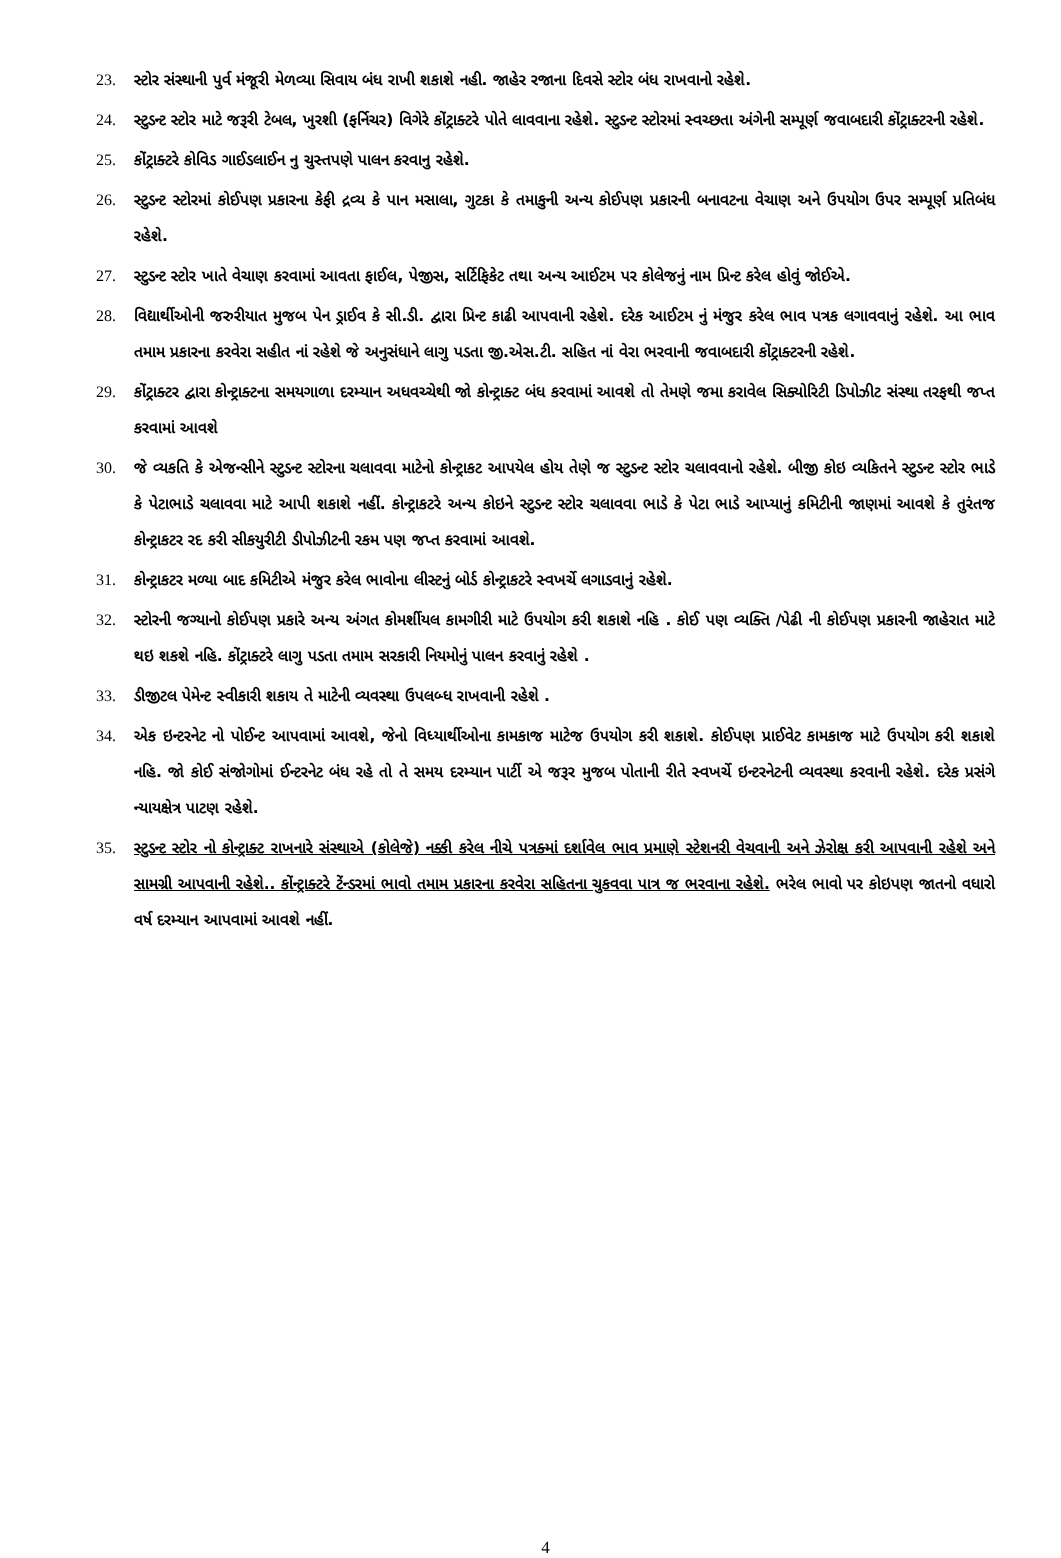23. સ્ટોર સંસ્થાની પુર્વ મંજૂરી મેળવ્યા સિવાય બંધ રાખી શકાશે નહી. જાહેર રજાના દિવસે સ્ટોર બંધ રાખવાનો રહેશે.
24. સ્ટુડન્ટ સ્ટોર માટે જરૂરી ટેબલ, ખુરશી (ફર્નિચર) વિગેરે કોંટ્રાક્ટરે પોતે લાવવાના રહેશે. સ્ટુડન્ટ સ્ટોરમાં સ્વચ્છતા અંગેની સમ્પૂર્ણ જવાબદારી કોંટ્રાક્ટરની રહેશે.
25. કોંટ્રાક્ટરે કોવિડ ગાઈડલાઈન નુ ચુસ્તપણે પાલન કરવાનુ રહેશે.
26. સ્ટુડન્ટ સ્ટોરમાં કોઈપણ પ્રકારના કેફી દ્રવ્ય કે પાન મસાલા, ગુટકા કે તમાકુની અન્ય કોઈપણ પ્રકારની બનાવટના વેચાણ અને ઉપયોગ ઉપર સમ્પૂર્ણ પ્રતિબંધ રહેશે.
27. સ્ટુડન્ટ સ્ટોર ખાતે વેચાણ કરવામાં આવતા ફાઈલ, પેજીસ, સર્ટિફિકેટ તથા અન્ય આઈટમ પર કોલેજનું નામ પ્રિન્ટ કરેલ હોવું જોઈએ.
28. વિદ્યાર્થીઓની જરુરીયાત મુજબ પેન ડ્રાઈવ કે સી.ડી. દ્વારા પ્રિન્ટ કાઢી આપવાની રહેશે. દરેક આઈટમ નું મંજુર કરેલ ભાવ પત્રક લગાવવાનું રહેશે. આ ભાવ તમામ પ્રકારના કરવેરા સહીત નાં રહેશે જે અનુસંધાને લાગુ પડતા જી.એસ.ટી. સહિત નાં વેરા ભરવાની જવાબદારી કોંટ્રાક્ટરની રહેશે.
29. કોંટ્રાક્ટર દ્વારા કોન્ટ્રાક્ટના સમયગાળા દરમ્યાન અધવચ્ચેથી જો કોન્ટ્રાક્ટ બંધ કરવામાં આવશે તો તેમણે જમા કરાવેલ સિક્યોરિટી ડિપોઝીટ સંસ્થા તરફથી જપ્ત કરવામાં આવશે
30. જે વ્યકતિ કે એજન્સીને સ્ટુડન્ટ સ્ટોરના ચલાવવા માટેનો કોન્ટ્રાકટ આપયેલ હોય તેણે જ સ્ટુડન્ટ સ્ટોર ચલાવવાનો રહેશે. બીજી કોઇ વ્યકિતને સ્ટુડન્ટ સ્ટોર ભાડે કે પેટાભાડે ચલાવવા માટે આપી શકાશે નહીં. કોન્ટ્રાકટરે અન્ય કોઇને સ્ટુડન્ટ સ્ટોર ચલાવવા ભાડે કે પેટા ભાડે આપ્યાનું કમિટીની જાણમાં આવશે કે તુરંતજ કોન્ટ્રાકટર રદ કરી સીકયુરીટી ડીપોઝીટની રકમ પણ જપ્ત કરવામાં આવશે.
31. કોન્ટ્રાકટર મળ્યા બાદ કમિટીએ મંજુર કરેલ ભાવોના લીસ્ટનું બોર્ડ કોન્ટ્રાકટરે સ્વખર્ચે લગાડવાનું રહેશે.
32. સ્ટોરની જગ્યાનો કોઈપણ પ્રકારે અન્ય અંગત કોમર્શીયલ કામગીરી માટે ઉપયોગ કરી શકાશે નહિ . કોઈ પણ વ્યક્તિ /પેઢી ની કોઈપણ પ્રકારની જાહેરાત માટે થઇ શકશે નહિ. કોંટ્રાક્ટરે લાગુ પડતા તમામ સરકારી નિયમોનું પાલન કરવાનું રહેશે .
33. ડીજીટલ પેમેન્ટ સ્વીકારી શકાય તે માટેની વ્યવસ્થા ઉપલબ્ધ રાખવાની રહેશે .
34. એક ઇન્ટરનેટ નો પોઈન્ટ આપવામાં આવશે, જેનો વિધ્યાર્થીઓના કામકાજ માટેજ ઉપયોગ કરી શકાશે. કોઈપણ પ્રાઈવેટ કામકાજ માટે ઉપયોગ કરી શકાશે નહિ. જો કોઈ સંજોગોમાં ઈન્ટરનેટ બંધ રહે તો તે સમય દરમ્યાન પાર્ટી એ જરૂર મુજબ પોતાની રીતે સ્વખર્ચે ઇન્ટરનેટની વ્યવસ્થા કરવાની રહેશે. દરેક પ્રસંગે ન્યાયક્ષેત્ર પાટણ રહેશે.
35. સ્ટુડન્ટ સ્ટોર નો કોન્ટ્રાક્ટ રાખનારે સંસ્થાએ (કોલેજે) નક્કી કરેલ નીચે પત્રક્માં દર્શાવેલ ભાવ પ્રમાણે સ્ટેશનરી વેચવાની અને ઝેરોક્ષ કરી આપવાની રહેશે અને સામગ્રી આપવાની રહેશે.. કોંન્ટ્રાક્ટરે ટેંન્ડરમાં ભાવો તમામ પ્રકારના કરવેરા સહિતના ચુકવવા પાત્ર જ ભરવાના રહેશે. ભરેલ ભાવો પર કોઇપણ જાતનો વધારો વર્ષ દરમ્યાન આપવામાં આવશે નહીં.
4